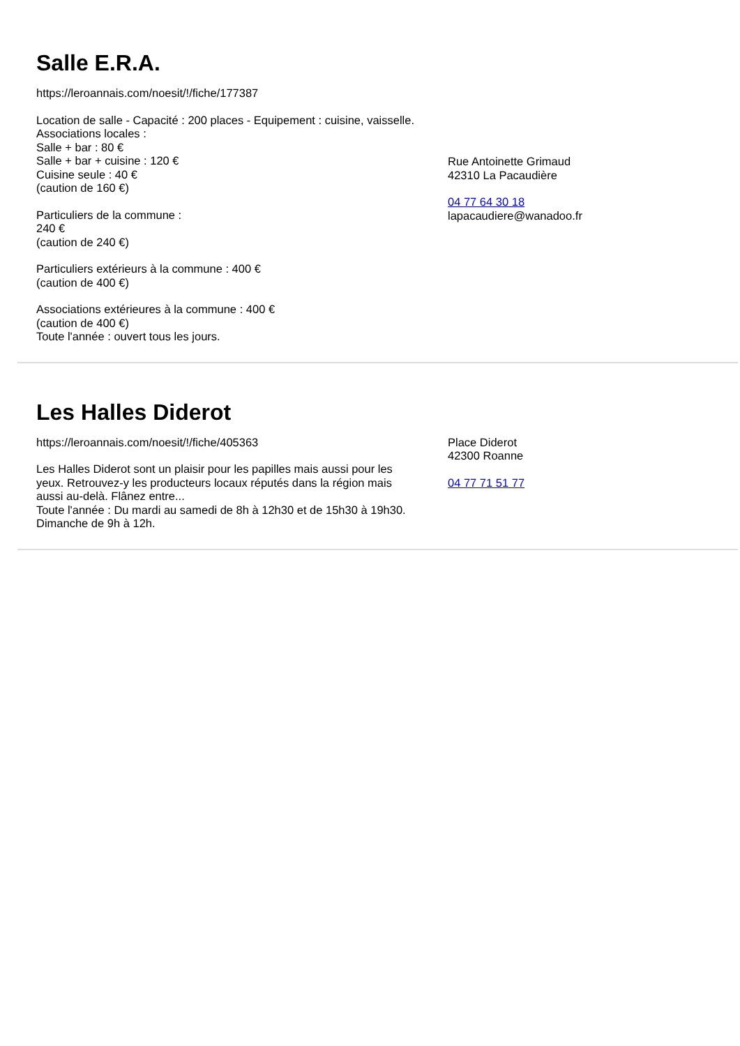Salle E.R.A.
https://leroannais.com/noesit/!/fiche/177387
Location de salle - Capacité : 200 places - Equipement : cuisine, vaisselle.
Associations locales :
Salle + bar : 80 €
Salle + bar + cuisine : 120 €
Cuisine seule : 40 €
(caution de 160 €)
Particuliers de la commune :
240 €
(caution de 240 €)
Particuliers extérieurs à la commune : 400 €
(caution de 400 €)
Associations extérieures à la commune : 400 €
(caution de 400 €)
Toute l'année : ouvert tous les jours.
Rue Antoinette Grimaud
42310 La Pacaudière
04 77 64 30 18
lapacaudiere@wanadoo.fr
Les Halles Diderot
https://leroannais.com/noesit/!/fiche/405363
Les Halles Diderot sont un plaisir pour les papilles mais aussi pour les yeux. Retrouvez-y les producteurs locaux réputés dans la région mais aussi au-delà. Flânez entre...
Toute l'année : Du mardi au samedi de 8h à 12h30 et de 15h30 à 19h30.
Dimanche de 9h à 12h.
Place Diderot
42300 Roanne
04 77 71 51 77